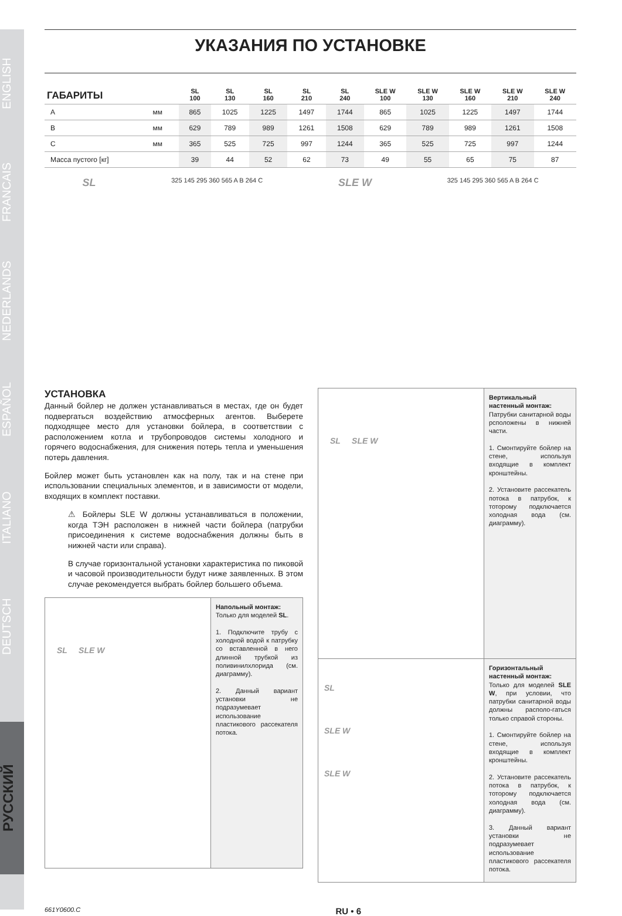ENGLISH
FRANCAIS
NEDERLANDS
ESPAÑOL
ITALIANO
DEUTSCH
РУССКИЙ
УКАЗАНИЯ ПО УСТАНОВКЕ
| ГАБАРИТЫ | | SL 100 | SL 130 | SL 160 | SL 210 | SL 240 | SLE W 100 | SLE W 130 | SLE W 160 | SLE W 210 | SLE W 240 |
| --- | --- | --- | --- | --- | --- | --- | --- | --- | --- | --- | --- |
| A | мм | 865 | 1025 | 1225 | 1497 | 1744 | 865 | 1025 | 1225 | 1497 | 1744 |
| B | мм | 629 | 789 | 989 | 1261 | 1508 | 629 | 789 | 989 | 1261 | 1508 |
| C | мм | 365 | 525 | 725 | 997 | 1244 | 365 | 525 | 725 | 997 | 1244 |
| Масса пустого [кг] | | 39 | 44 | 52 | 62 | 73 | 49 | 55 | 65 | 75 | 87 |
SL 325 145 295 360 565 A B 264 C SLE W 325 145 295 360 565 A B 264 C
УСТАНОВКА
Данный бойлер не должен устанавливаться в местах, где он будет подвергаться воздействию атмосферных агентов. Выберете подходящее место для установки бойлера, в соответствии с расположением котла и трубопроводов системы холодного и горячего водоснабжения, для снижения потерь тепла и уменьшения потерь давления.
Бойлер может быть установлен как на полу, так и на стене при использовании специальных элементов, и в зависимости от модели, входящих в комплект поставки.
⚠ Бойлеры SLE W должны устанавливаться в положении, когда ТЭН расположен в нижней части бойлера (патрубки присоединения к системе водоснабжения должны быть в нижней части или справа).
В случае горизонтальной установки характеристика по пиковой и часовой производительности будут ниже заявленных. В этом случае рекомендуется выбрать бойлер большего объема.
SL SLE W
Напольный монтаж:
Только для моделей SL.
1. Подключите трубу с холодной водой к патрубку со вставленной в него длинной трубкой из поливинилхлорида (см. диаграмму).
2. Данный вариант установки не подразумевает использование пластикового рассекателя потока.
SL SLE W
Вертикальный настенный монтаж:
Патрубки санитарной воды рсположены в нижней части.
1. Смонтируйте бойлер на стене, используя входящие в комплект кронштейны.
2. Установите рассекатель потока в патрубок, к тоторому подключается холодная вода (см. диаграмму).
SL
SLE W
SLE W
Горизонтальный настенный монтаж:
Только для моделей SLE W, при условии, что патрубки санитарной воды должны располо-гаться только справой стороны.
1. Смонтируйте бойлер на стене, используя входящие в комплект кронштейны.
2. Установите рассекатель потока в патрубок, к тоторому подключается холодная вода (см. диаграмму).
3. Данный вариант установки не подразумевает использование пластикового рассекателя потока.
661Y0600.C RU • 6